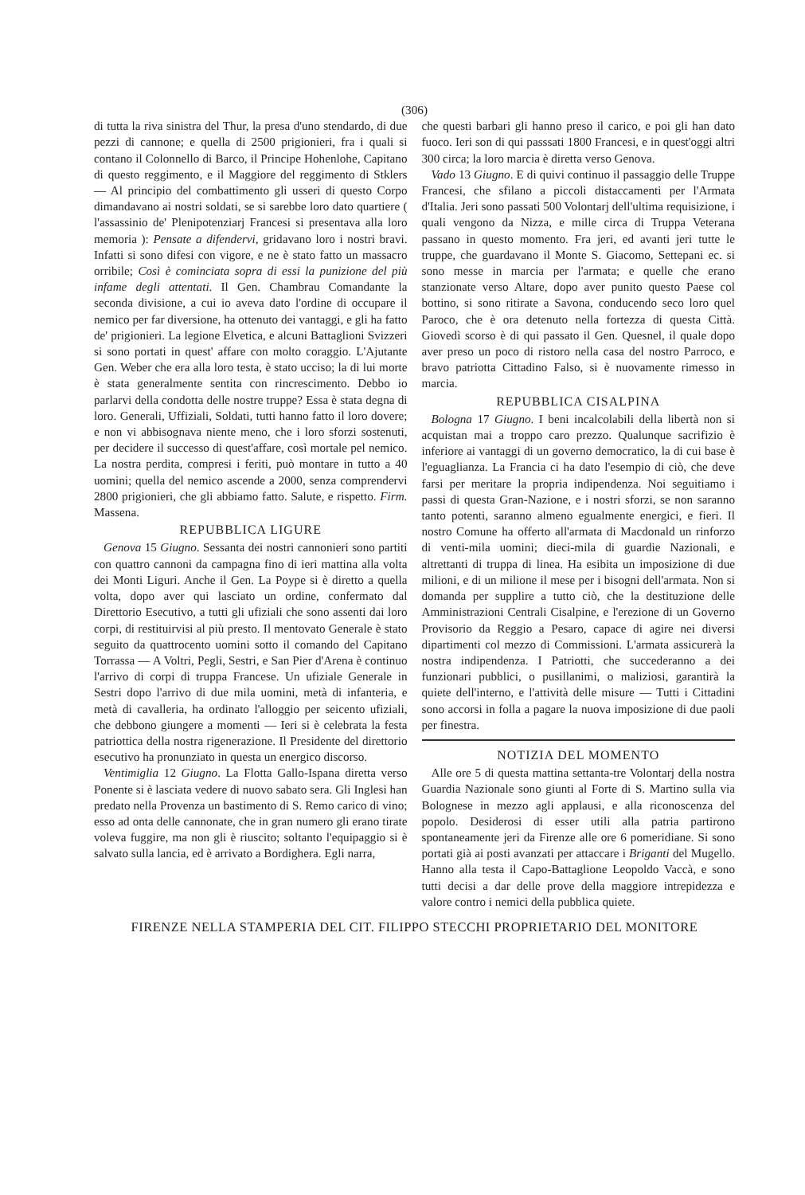(306)
di tutta la riva sinistra del Thur, la presa d'uno stendardo, di due pezzi di cannone; e quella di 2500 prigionieri, fra i quali si contano il Colonnello di Barco, il Principe Hohenlohe, Capitano di questo reggimento, e il Maggiore del reggimento di Stklers — Al principio del combattimento gli usseri di questo Corpo dimandavano ai nostri soldati, se si sarebbe loro dato quartiere ( l'assassinio de' Plenipotenziarj Francesi si presentava alla loro memoria ): Pensate a difendervi, gridavano loro i nostri bravi. Infatti si sono difesi con vigore, e ne è stato fatto un massacro orribile; Così è cominciata sopra di essi la punizione del più infame degli attentati. Il Gen. Chambrau Comandante la seconda divisione, a cui io aveva dato l'ordine di occupare il nemico per far diversione, ha ottenuto dei vantaggi, e gli ha fatto de' prigionieri. La legione Elvetica, e alcuni Battaglioni Svizzeri si sono portati in quest' affare con molto coraggio. L'Ajutante Gen. Weber che era alla loro testa, è stato ucciso; la di lui morte è stata generalmente sentita con rincrescimento. Debbo io parlarvi della condotta delle nostre truppe? Essa è stata degna di loro. Generali, Uffiziali, Soldati, tutti hanno fatto il loro dovere; e non vi abbisognava niente meno, che i loro sforzi sostenuti, per decidere il successo di quest'affare, così mortale pel nemico. La nostra perdita, compresi i feriti, può montare in tutto a 40 uomini; quella del nemico ascende a 2000, senza comprendervi 2800 prigionieri, che gli abbiamo fatto. Salute, e rispetto. Firm. Massena.
REPUBBLICA LIGURE
Genova 15 Giugno. Sessanta dei nostri cannonieri sono partiti con quattro cannoni da campagna fino di ieri mattina alla volta dei Monti Liguri. Anche il Gen. La Poype si è diretto a quella volta, dopo aver qui lasciato un ordine, confermato dal Direttorio Esecutivo, a tutti gli ufiziali che sono assenti dai loro corpi, di restituirvisi al più presto. Il mentovato Generale è stato seguito da quattrocento uomini sotto il comando del Capitano Torrassa — A Voltri, Pegli, Sestri, e San Pier d'Arena è continuo l'arrivo di corpi di truppa Francese. Un ufiziale Generale in Sestri dopo l'arrivo di due mila uomini, metà di infanteria, e metà di cavalleria, ha ordinato l'alloggio per seicento ufiziali, che debbono giungere a momenti — Ieri si è celebrata la festa patriottica della nostra rigenerazione. Il Presidente del direttorio esecutivo ha pronunziato in questa un energico discorso.
Ventimiglia 12 Giugno. La Flotta Gallo-Ispana diretta verso Ponente si è lasciata vedere di nuovo sabato sera. Gli Inglesi han predato nella Provenza un bastimento di S. Remo carico di vino; esso ad onta delle cannonate, che in gran numero gli erano tirate voleva fuggire, ma non gli è riuscito; soltanto l'equipaggio si è salvato sulla lancia, ed è arrivato a Bordighera. Egli narra,
che questi barbari gli hanno preso il carico, e poi gli han dato fuoco. Ieri son di qui passsati 1800 Francesi, e in quest'oggi altri 300 circa; la loro marcia è diretta verso Genova.
Vado 13 Giugno. E di quivi continuo il passaggio delle Truppe Francesi, che sfilano a piccoli distaccamenti per l'Armata d'Italia. Jeri sono passati 500 Volontarj dell'ultima requisizione, i quali vengono da Nizza, e mille circa di Truppa Veterana passano in questo momento. Fra jeri, ed avanti jeri tutte le truppe, che guardavano il Monte S. Giacomo, Settepani ec. si sono messe in marcia per l'armata; e quelle che erano stanzionate verso Altare, dopo aver punito questo Paese col bottino, si sono ritirate a Savona, conducendo seco loro quel Paroco, che è ora detenuto nella fortezza di questa Città. Giovedì scorso è di qui passato il Gen. Quesnel, il quale dopo aver preso un poco di ristoro nella casa del nostro Parroco, e bravo patriotta Cittadino Falso, si è nuovamente rimesso in marcia.
REPUBBLICA CISALPINA
Bologna 17 Giugno. I beni incalcolabili della libertà non si acquistan mai a troppo caro prezzo. Qualunque sacrifizio è inferiore ai vantaggi di un governo democratico, la di cui base è l'eguaglianza. La Francia ci ha dato l'esempio di ciò, che deve farsi per meritare la propria indipendenza. Noi seguitiamo i passi di questa Gran-Nazione, e i nostri sforzi, se non saranno tanto potenti, saranno almeno egualmente energici, e fieri. Il nostro Comune ha offerto all'armata di Macdonald un rinforzo di venti-mila uomini; dieci-mila di guardie Nazionali, e altrettanti di truppa di linea. Ha esibita un imposizione di due milioni, e di un milione il mese per i bisogni dell'armata. Non si domanda per supplire a tutto ciò, che la destituzione delle Amministrazioni Centrali Cisalpine, e l'erezione di un Governo Provisorio da Reggio a Pesaro, capace di agire nei diversi dipartimenti col mezzo di Commissioni. L'armata assicurerà la nostra indipendenza. I Patriotti, che succederanno a dei funzionari pubblici, o pusillanimi, o maliziosi, garantirà la quiete dell'interno, e l'attività delle misure — Tutti i Cittadini sono accorsi in folla a pagare la nuova imposizione di due paoli per finestra.
NOTIZIA DEL MOMENTO
Alle ore 5 di questa mattina settanta-tre Volontarj della nostra Guardia Nazionale sono giunti al Forte di S. Martino sulla via Bolognese in mezzo agli applausi, e alla riconoscenza del popolo. Desiderosi di esser utili alla patria partirono spontaneamente jeri da Firenze alle ore 6 pomeridiane. Si sono portati già ai posti avanzati per attaccare i Briganti del Mugello. Hanno alla testa il Capo-Battaglione Leopoldo Vaccà, e sono tutti decisi a dar delle prove della maggiore intrepidezza e valore contro i nemici della pubblica quiete.
FIRENZE NELLA STAMPERIA DEL CIT. FILIPPO STECCHI PROPRIETARIO DEL MONITORE